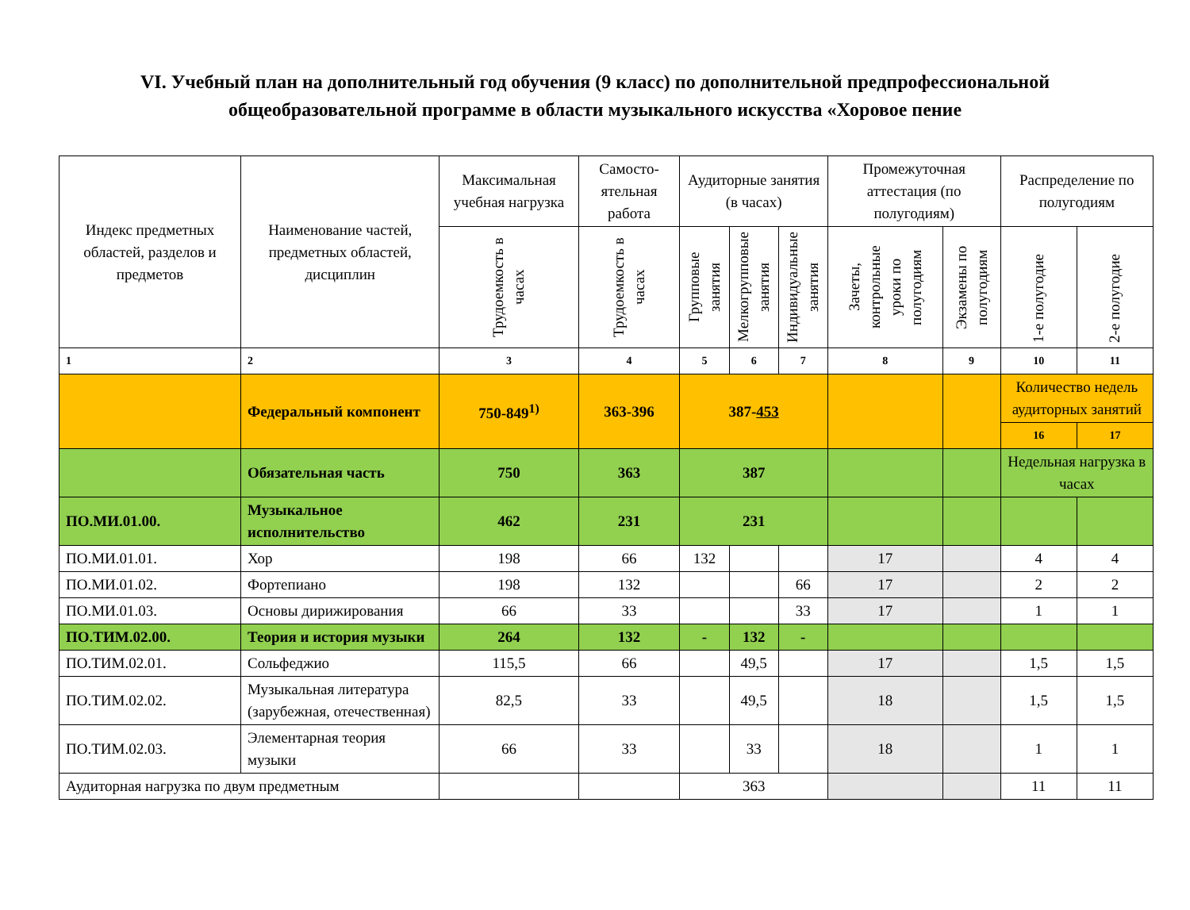VI. Учебный план на дополнительный год обучения (9 класс) по дополнительной предпрофессиональной общеобразовательной программе в области музыкального искусства «Хоровое пение
| Индекс предметных областей, разделов и предметов | Наименование частей, предметных областей, дисциплин | Максимальная учебная нагрузка | Самосто-ятельная работа | Аудиторные занятия (в часах) | | | Промежуточная аттестация (по полугодиям) | | Распределение по полугодиям | |
| --- | --- | --- | --- | --- | --- | --- | --- | --- | --- | --- |
| | | Трудоемкость в часах | Трудоемкость в часах | Групповые занятия | Мелкогрупповые занятия | Индивидуальные занятия | Зачеты, контрольные уроки по полугодиям | Экзамены по полугодиям | 1-е полугодие | 2-е полугодие |
| 1 | 2 | 3 | 4 | 5 | 6 | 7 | 8 | 9 | 10 | 11 |
| | Федеральный компонент | 750-849<sup>1)</sup> | 363-396 | 387- 453 | | | | | Количество недель аудиторных занятий | |
| | | | | | | | | | 16 | 17 |
| | Обязательная часть | 750 | 363 | 387 | | | | | Недельная нагрузка в часах | |
| ПО.МИ.01.00. | Музыкальное исполнительство | 462 | 231 | 231 | | | | | | |
| ПО.МИ.01.01. | Хор | 198 | 66 | 132 | | | 17 | | 4 | 4 |
| ПО.МИ.01.02. | Фортепиано | 198 | 132 | | | 66 | 17 | | 2 | 2 |
| ПО.МИ.01.03. | Основы дирижирования | 66 | 33 | | | 33 | 17 | | 1 | 1 |
| ПО.ТИМ.02.00. | Теория и история музыки | 264 | 132 | - | 132 | - | | | | |
| ПО.ТИМ.02.01. | Сольфеджио | 115,5 | 66 | | 49,5 | | 17 | | 1,5 | 1,5 |
| ПО.ТИМ.02.02. | Музыкальная литература (зарубежная, отечественная) | 82,5 | 33 | | 49,5 | | 18 | | 1,5 | 1,5 |
| ПО.ТИМ.02.03. | Элементарная теория музыки | 66 | 33 | | 33 | | 18 | | 1 | 1 |
| Аудиторная нагрузка по двум предметным | | | | 363 | | | | | 11 | 11 |